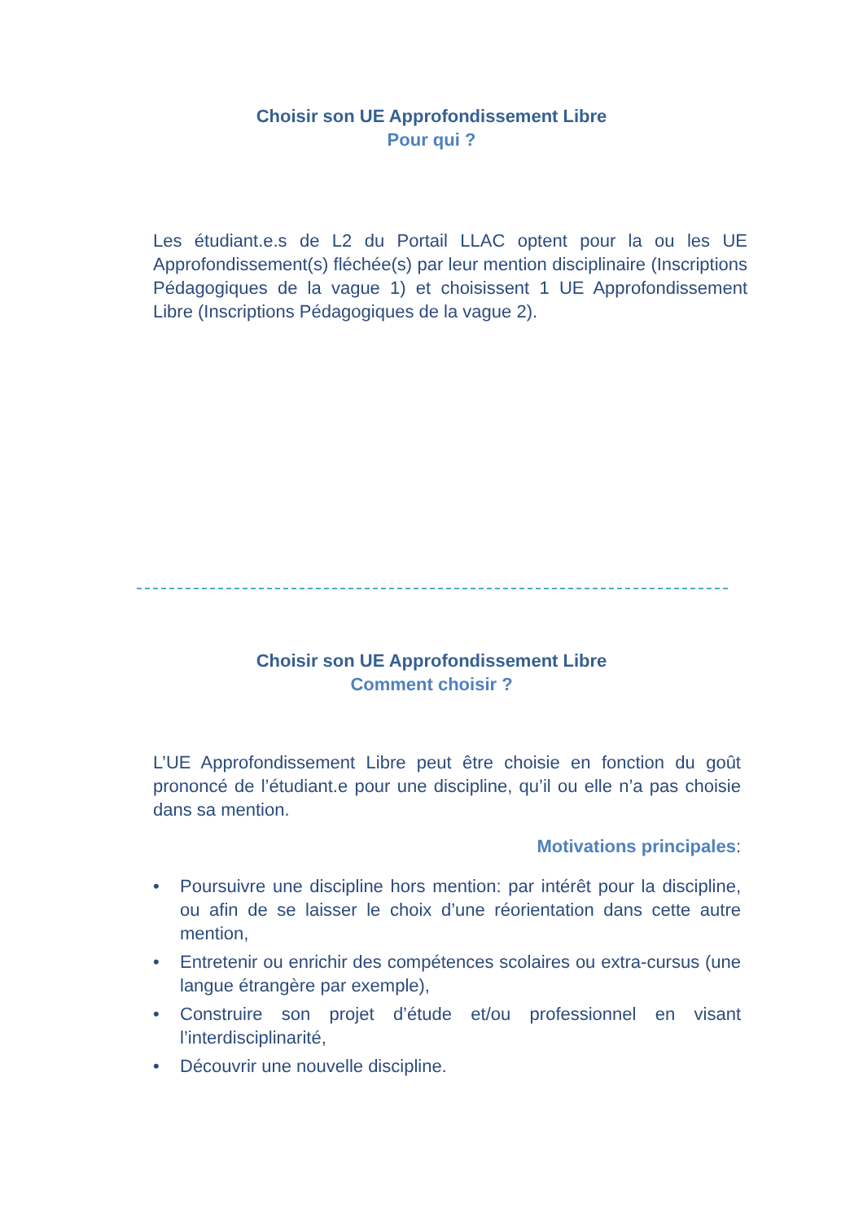Choisir son UE Approfondissement Libre
Pour qui ?
Les étudiant.e.s de L2 du Portail LLAC optent pour la ou les UE Approfondissement(s) fléchée(s) par leur mention disciplinaire (Inscriptions Pédagogiques de la vague 1) et choisissent 1 UE Approfondissement Libre (Inscriptions Pédagogiques de la vague 2).
Choisir son UE Approfondissement Libre
Comment choisir ?
L’UE Approfondissement Libre peut être choisie en fonction du goût prononcé de l’étudiant.e pour une discipline, qu’il ou elle n’a pas choisie dans sa mention.
Motivations principales:
• Poursuivre une discipline hors mention: par intérêt pour la discipline, ou afin de se laisser le choix d’une réorientation dans cette autre mention,
• Entretenir ou enrichir des compétences scolaires ou extra-cursus (une langue étrangère par exemple),
• Construire son projet d’étude et/ou professionnel en visant l’interdisciplinarité,
• Découvrir une nouvelle discipline.